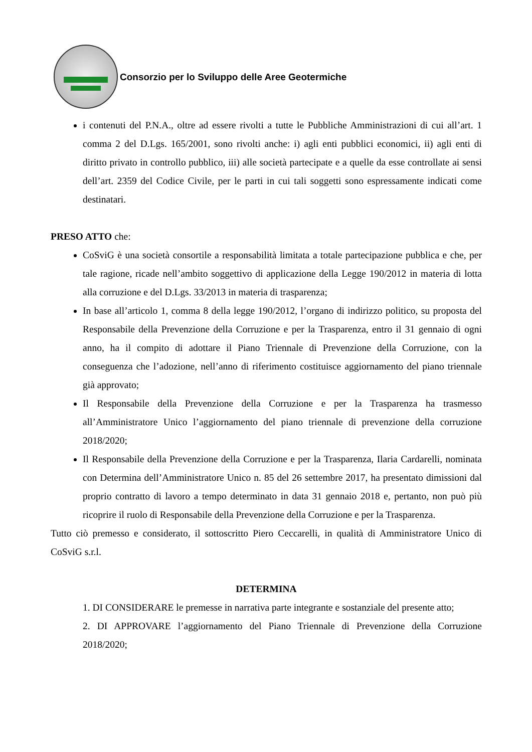Consorzio per lo Sviluppo delle Aree Geotermiche
i contenuti del P.N.A., oltre ad essere rivolti a tutte le Pubbliche Amministrazioni di cui all’art. 1 comma 2 del D.Lgs. 165/2001, sono rivolti anche: i) agli enti pubblici economici, ii) agli enti di diritto privato in controllo pubblico, iii) alle società partecipate e a quelle da esse controllate ai sensi dell’art. 2359 del Codice Civile, per le parti in cui tali soggetti sono espressamente indicati come destinatari.
PRESO ATTO che:
CoSviG è una società consortile a responsabilità limitata a totale partecipazione pubblica e che, per tale ragione, ricade nell’ambito soggettivo di applicazione della Legge 190/2012 in materia di lotta alla corruzione e del D.Lgs. 33/2013 in materia di trasparenza;
In base all’articolo 1, comma 8 della legge 190/2012, l’organo di indirizzo politico, su proposta del Responsabile della Prevenzione della Corruzione e per la Trasparenza, entro il 31 gennaio di ogni anno, ha il compito di adottare il Piano Triennale di Prevenzione della Corruzione, con la conseguenza che l’adozione, nell’anno di riferimento costituisce aggiornamento del piano triennale già approvato;
Il Responsabile della Prevenzione della Corruzione e per la Trasparenza ha trasmesso all’Amministratore Unico l’aggiornamento del piano triennale di prevenzione della corruzione 2018/2020;
Il Responsabile della Prevenzione della Corruzione e per la Trasparenza, Ilaria Cardarelli, nominata con Determina dell’Amministratore Unico n. 85 del 26 settembre 2017, ha presentato dimissioni dal proprio contratto di lavoro a tempo determinato in data 31 gennaio 2018 e, pertanto, non può più ricoprire il ruolo di Responsabile della Prevenzione della Corruzione e per la Trasparenza.
Tutto ciò premesso e considerato, il sottoscritto Piero Ceccarelli, in qualità di Amministratore Unico di CoSviG s.r.l.
DETERMINA
1. DI CONSIDERARE le premesse in narrativa parte integrante e sostanziale del presente atto;
2. DI APPROVARE l’aggiornamento del Piano Triennale di Prevenzione della Corruzione 2018/2020;